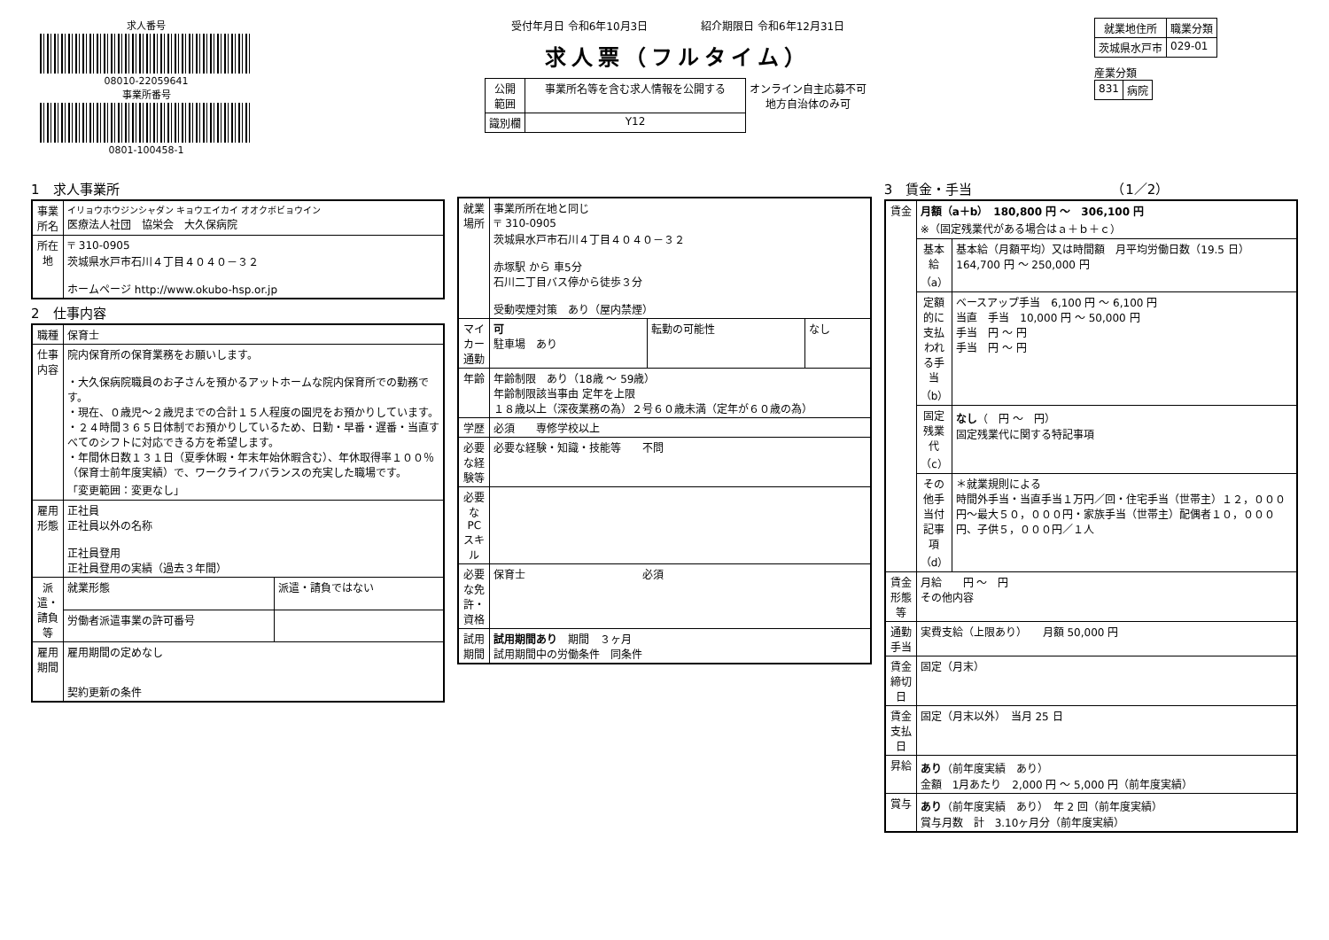求人番号
08010-22059641
事業所番号
0801-100458-1
受付年月日 令和6年10月3日　　　　　紹介期限日 令和6年12月31日
求人票（フルタイム）
| 公開 範囲 | 事業所名等を含む求人情報を公開する | オンライン自主応募不可 地方自治体のみ可 |
| 識別欄 | Y12 | |
| 就業地住所 | 職業分類 |
| --- | --- |
| 茨城県水戸市 | 029-01 |
産業分類
| 831 | 病院 |
1　求人事業所
| 事業所名 | イリョウホウジンシャダン キョウエイカイ オオクボビョウイン 医療法人社団 協栄会 大久保病院 |
| 所在地 | 〒 310-0905 茨城県水戸市石川４丁目４０４０－３２ ホームページ http://www.okubo-hsp.or.jp |
2　仕事内容
| 職種 | 保育士 | |
| 仕事内容 | 院内保育所の保育業務をお願いします。 ・大久保病院職員のお子さんを預かるアットホームな院内保育所での勤務です。 ・現在、０歳児～２歳児までの合計１５人程度の園児をお預かりしています。 ・２４時間３６５日体制でお預かりしているため、日勤・早番・遅番・当直すべてのシフトに対応できる方を希望します。 ・年間休日数１３１日（夏季休暇・年末年始休暇含む）、年休取得率１００％（保育士前年度実績）で、ワークライフバランスの充実した職場です。 「変更範囲：変更なし」 | |
| 雇用形態 | 正社員 正社員以外の名称 正社員登用 正社員登用の実績（過去３年間） | |
| 派遣・請負等 | 就業形態 | 派遣・請負ではない |
| | 労働者派遣事業の許可番号 | |
| 雇用期間 | 雇用期間の定めなし 契約更新の条件 | |
| 就業場所 | 事業所所在地と同じ 〒 310-0905 茨城県水戸市石川４丁目４０４０－３２ 赤塚駅 から 車5分 石川二丁目バス停から徒歩３分 受動喫煙対策 あり（屋内禁煙） | | |
| マイカー通勤 | 可 駐車場 あり | 転勤の可能性 | なし |
| 年齢 | 年齢制限 あり（18歳 ～ 59歳） 年齢制限該当事由 定年を上限 １８歳以上（深夜業務の為）２号６０歳未満（定年が６０歳の為） | | |
| 学歴 | 必須 専修学校以上 | | |
| 必要な経験等 | 必要な経験・知識・技能等 不問 | | |
| 必要なPCスキル | | | |
| 必要な免許・資格 | 保育士 必須 | | |
| 試用期間 | 試用期間あり 期間 ３ヶ月 試用期間中の労働条件 同条件 | | |
3　賃金・手当　　　　　　　　　　　（1／2）
| 賃金 | 月額（a＋b） 180,800 円 ～ 306,100 円 ※（固定残業代がある場合はａ＋ｂ＋ｃ） | |
| | 基本給（a） | 基本給（月額平均）又は時間額 月平均労働日数（19.5 日） 164,700 円 ～ 250,000 円 |
| | 定額的に支払われる手当（b） | ベースアップ手当 6,100 円 ～ 6,100 円 当直 手当 10,000 円 ～ 50,000 円 手当 円 ～ 円 手当 円 ～ 円 |
| | 固定残業代（c） | なし （ 円 ～ 円） 固定残業代に関する特記事項 |
| | その他手当付記事項（d） | ＊就業規則による 時間外手当・当直手当１万円／回・住宅手当（世帯主）１２，０００円～最大５０，０００円・家族手当（世帯主）配偶者１０，０００円、子供５，０００円／１人 |
| 賃金形態等 | 月給 円 ～ 円 その他内容 | |
| 通勤手当 | 実費支給（上限あり） 月額 50,000 円 | |
| 賃金締切日 | 固定（月末） | |
| 賃金支払日 | 固定（月末以外） 当月 25 日 | |
| 昇給 | あり （前年度実績 あり） 金額 1月あたり 2,000 円 ～ 5,000 円（前年度実績） | |
| 賞与 | あり （前年度実績 あり） 年 2 回（前年度実績） 賞与月数 計 3.10ヶ月分（前年度実績） | |